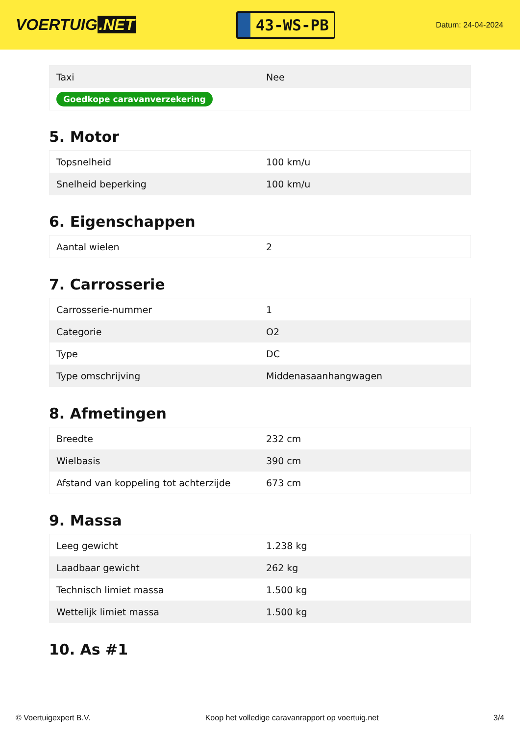VOERTUIG.NET
43-WS-PB
Datum: 24-04-2024
| Taxi | Nee |
| Goedkope caravanverzekering | |
5. Motor
| Topsnelheid | 100 km/u |
| Snelheid beperking | 100 km/u |
6. Eigenschappen
| Aantal wielen | 2 |
7. Carrosserie
| Carrosserie-nummer | 1 |
| Categorie | O2 |
| Type | DC |
| Type omschrijving | Middenasaanhangwagen |
8. Afmetingen
| Breedte | 232 cm |
| Wielbasis | 390 cm |
| Afstand van koppeling tot achterzijde | 673 cm |
9. Massa
| Leeg gewicht | 1.238 kg |
| Laadbaar gewicht | 262 kg |
| Technisch limiet massa | 1.500 kg |
| Wettelijk limiet massa | 1.500 kg |
10. As #1
© Voertuigexpert B.V. Koop het volledige caravanrapport op voertuig.net 3/4